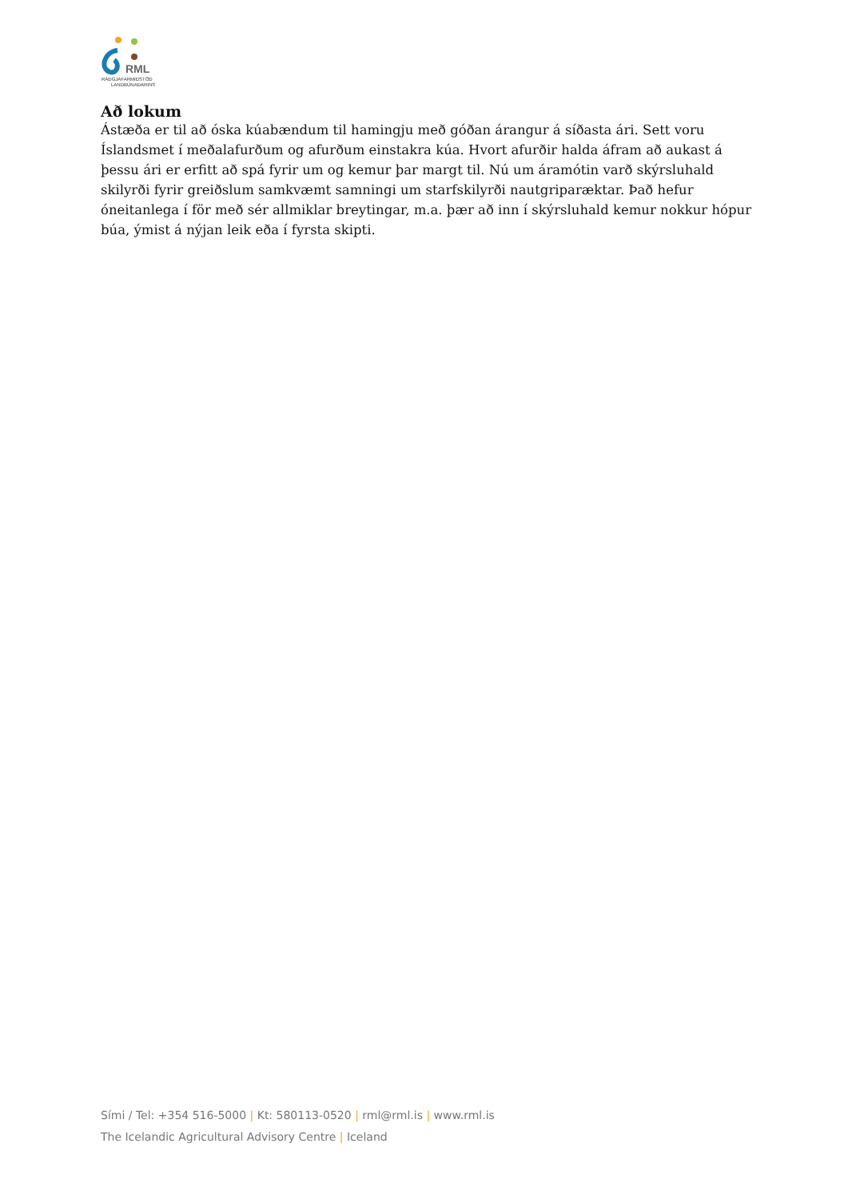RML
RÁÐGJAFARMIÐSTÖÐ
LANDBÚNAÐARINS
Að lokum
Ástæða er til að óska kúabændum til hamingju með góðan árangur á síðasta ári. Sett voru Íslandsmet í meðalafurðum og afurðum einstakra kúa. Hvort afurðir halda áfram að aukast á þessu ári er erfitt að spá fyrir um og kemur þar margt til. Nú um áramótin varð skýrsluhald skilyrði fyrir greiðslum samkvæmt samningi um starfskilyrði nautgriparæktar. Það hefur óneitanlega í för með sér allmiklar breytingar, m.a. þær að inn í skýrsluhald kemur nokkur hópur búa, ýmist á nýjan leik eða í fyrsta skipti.
Sími / Tel: +354 516-5000 | Kt: 580113-0520 | rml@rml.is | www.rml.is
The Icelandic Agricultural Advisory Centre | Iceland